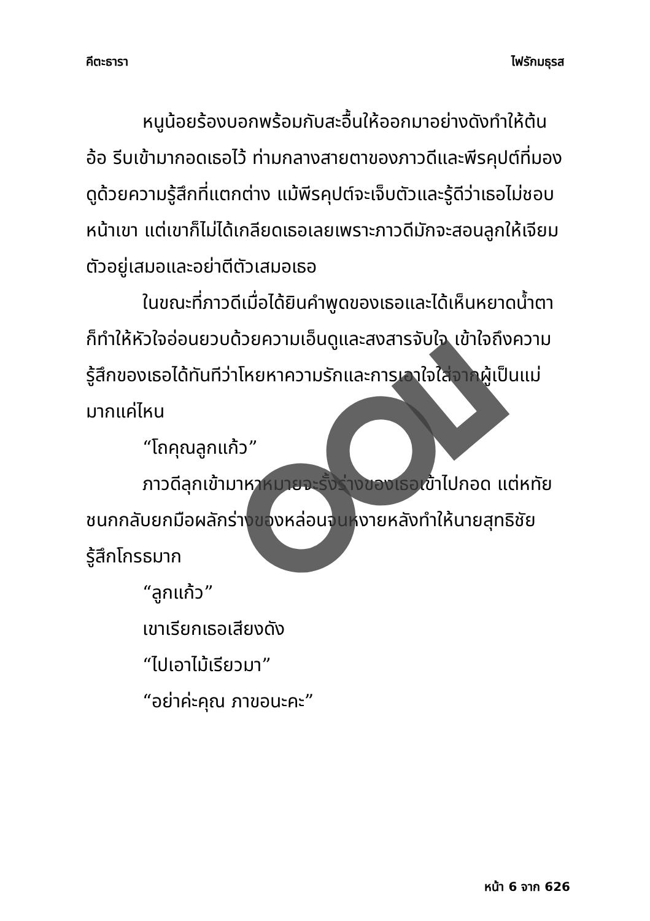คีตะธารา ไฟรักมธุรส
หนูน้อยร้องบอกพร้อมกับสะอื้นให้ออกมาอย่างดังทำให้ต้นอ้อ รีบเข้ามากอดเธอไว้ ท่ามกลางสายตาของภาวดีและพีรคุปต์ที่มองดูด้วยความรู้สึกที่แตกต่าง แม้พีรคุปต์จะเจ็บตัวและรู้ดีว่าเธอไม่ชอบหน้าเขา แต่เขาก็ไม่ได้เกลียดเธอเลยเพราะภาวดีมักจะสอนลูกให้เจียมตัวอยู่เสมอและอย่าตีตัวเสมอเธอ
ในขณะที่ภาวดีเมื่อได้ยินคำพูดของเธอและได้เห็นหยาดน้ำตาก็ทำให้หัวใจอ่อนยวบด้วยความเอ็นดูและสงสารจับใจ เข้าใจถึงความรู้สึกของเธอได้ทันทีว่าโหยหาความรักและการเอาใจใส่จากผู้เป็นแม่มากแค่ไหน
“โถคุณลูกแก้ว”
ภาวดีลุกเข้ามาหาหมายจะรั้งร่างของเธอเข้าไปกอด แต่หทัยชนกกลับยกมือผลักร่างของหล่อนจนหงายหลังทำให้นายสุทธิชัยรู้สึกโกรธมาก
“ลูกแก้ว”
เขาเรียกเธอเสียงดัง
“ไปเอาไม้เรียวมา”
“อย่าค่ะคุณ ภาขอนะคะ”
หน้า 6 จาก 626